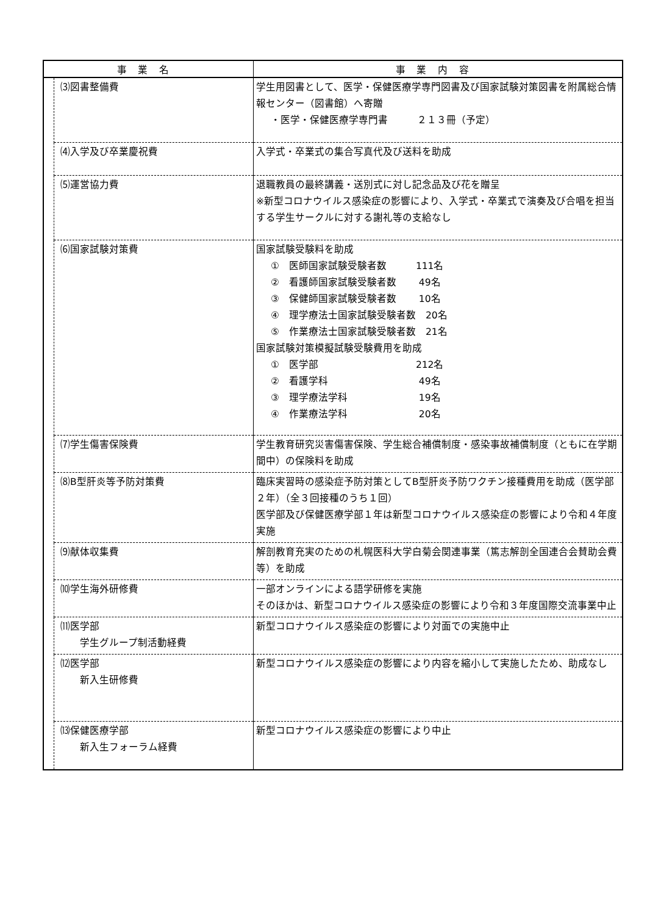| 事業名 | | 事業内容 |
| --- | --- | --- |
| | ⑶図書整備費 | 学生用図書として、医学・保健医療学専門図書及び国家試験対策図書を附属総合情報センター（図書館）へ寄贈 ・医学・保健医療学専門書 ２１３冊（予定） |
| | ⑷入学及び卒業慶祝費 | 入学式・卒業式の集合写真代及び送料を助成 |
| | ⑸運営協力費 | 退職教員の最終講義・送別式に対し記念品及び花を贈呈 ※新型コロナウイルス感染症の影響により、入学式・卒業式で演奏及び合唱を担当する学生サークルに対する謝礼等の支給なし |
| | ⑹国家試験対策費 | 国家試験受験料を助成 ① 医師国家試験受験者数 111名 ② 看護師国家試験受験者数 49名 ③ 保健師国家試験受験者数 10名 ④ 理学療法士国家試験受験者数 20名 ⑤ 作業療法士国家試験受験者数 21名 国家試験対策模擬試験受験費用を助成 ① 医学部 212名 ② 看護学科 49名 ③ 理学療法学科 19名 ④ 作業療法学科 20名 |
| | ⑺学生傷害保険費 | 学生教育研究災害傷害保険、学生総合補償制度・感染事故補償制度（ともに在学期間中）の保険料を助成 |
| | ⑻B型肝炎等予防対策費 | 臨床実習時の感染症予防対策としてB型肝炎予防ワクチン接種費用を助成（医学部２年）（全３回接種のうち１回） 医学部及び保健医療学部１年は新型コロナウイルス感染症の影響により令和４年度実施 |
| | ⑼献体収集費 | 解剖教育充実のための札幌医科大学白菊会関連事業（篤志解剖全国連合会賛助会費等）を助成 |
| | ⑽学生海外研修費 | 一部オンラインによる語学研修を実施 そのほかは、新型コロナウイルス感染症の影響により令和３年度国際交流事業中止 |
| | ⑾医学部 学生グループ制活動経費 | 新型コロナウイルス感染症の影響により対面での実施中止 |
| | ⑿医学部 新入生研修費 | 新型コロナウイルス感染症の影響により内容を縮小して実施したため、助成なし |
| | ⒀保健医療学部 新入生フォーラム経費 | 新型コロナウイルス感染症の影響により中止 |